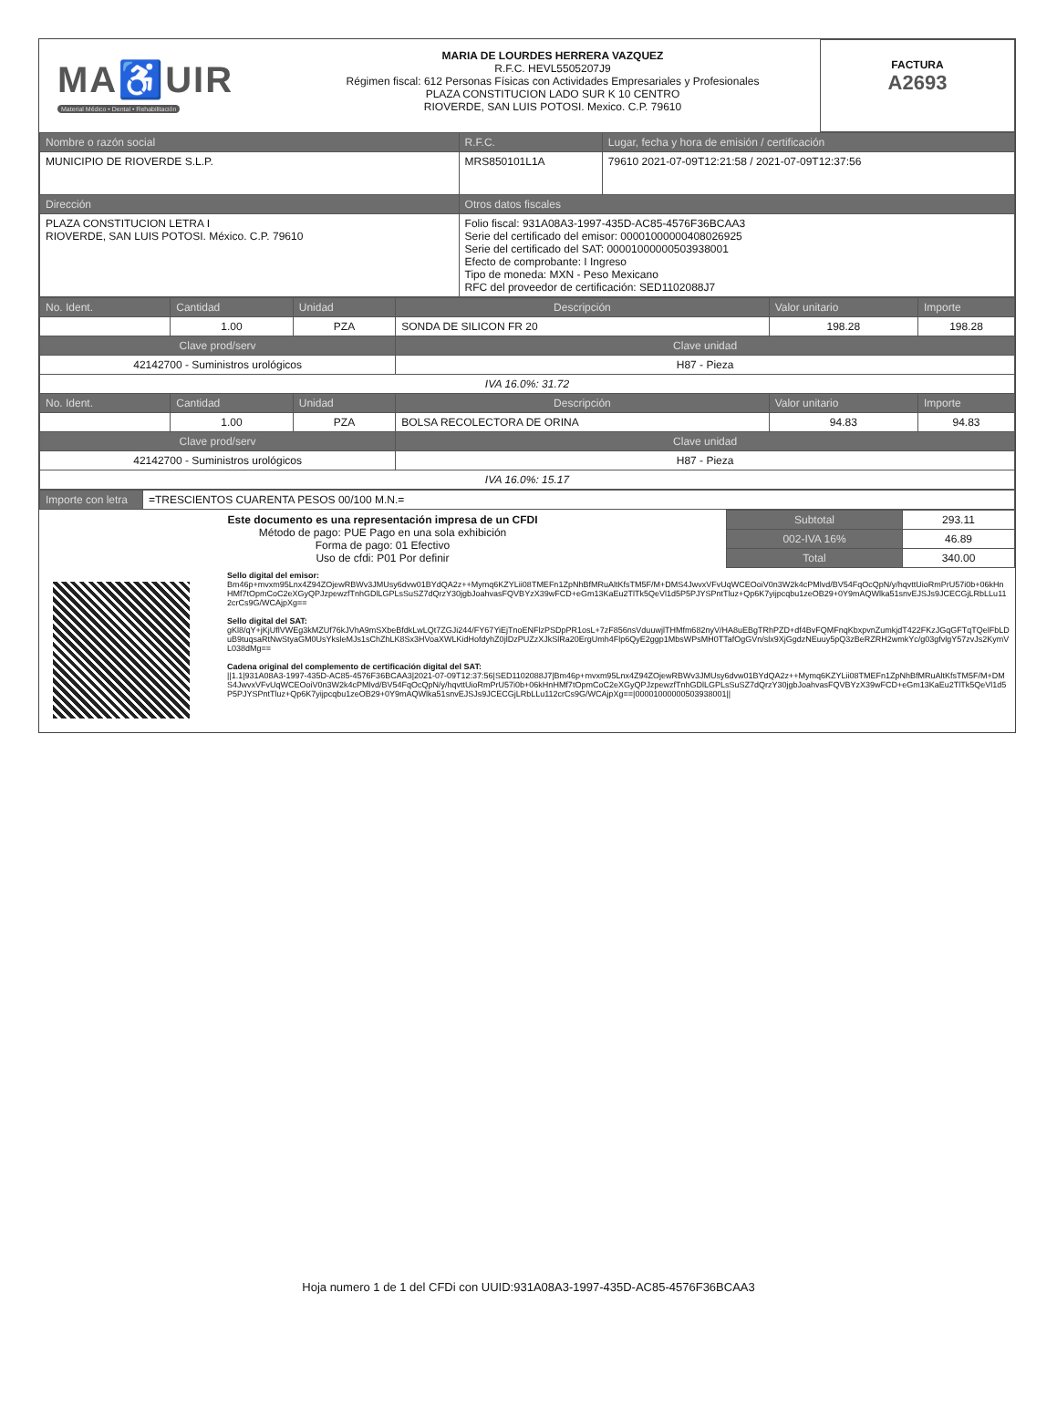| MA♿UIR Material Médico • Dental • Rehabilitación | MARIA DE LOURDES HERRERA VAZQUEZ R.F.C. HEVL5505207J9 Régimen fiscal: 612 Personas Físicas con Actividades Empresariales y Profesionales PLAZA CONSTITUCION LADO SUR K 10 CENTRO RIOVERDE, SAN LUIS POTOSI. Mexico. C.P. 79610 | FACTURA A2693 |
| Nombre o razón social | R.F.C. | Lugar, fecha y hora de emisión / certificación |
| --- | --- | --- |
| MUNICIPIO DE RIOVERDE S.L.P. | MRS850101L1A | 79610 2021-07-09T12:21:58 / 2021-07-09T12:37:56 |
| Dirección | Otros datos fiscales | |
| PLAZA CONSTITUCION LETRA I RIOVERDE, SAN LUIS POTOSI. México. C.P. 79610 | Folio fiscal: 931A08A3-1997-435D-AC85-4576F36BCAA3 Serie del certificado del emisor: 00001000000408026925 Serie del certificado del SAT: 00001000000503938001 Efecto de comprobante: I Ingreso Tipo de moneda: MXN - Peso Mexicano RFC del proveedor de certificación: SED1102088J7 | |
| No. Ident. | Cantidad | Unidad | Descripción | Valor unitario | Importe |
| --- | --- | --- | --- | --- | --- |
| | 1.00 | PZA | SONDA DE SILICON FR 20 | 198.28 | 198.28 |
| Clave prod/serv | | | Clave unidad | | |
| 42142700 - Suministros urológicos | | | H87 - Pieza | | |
| IVA 16.0%: 31.72 | | | | | |
| No. Ident. | Cantidad | Unidad | Descripción | Valor unitario | Importe |
| | 1.00 | PZA | BOLSA RECOLECTORA DE ORINA | 94.83 | 94.83 |
| Clave prod/serv | | | Clave unidad | | |
| 42142700 - Suministros urológicos | | | H87 - Pieza | | |
| IVA 16.0%: 15.17 | | | | | |
| Importe con letra | =TRESCIENTOS CUARENTA PESOS 00/100 M.N.= |
| Este documento es una representación impresa de un CFDI Método de pago: PUE Pago en una sola exhibición Forma de pago: 01 Efectivo Uso de cfdi: P01 Por definir | Subtotal | 293.11 |
| | 002-IVA 16% | 46.89 |
| | Total | 340.00 |
| | Sello digital del emisor: Bm46p+mvxm95Lnx4Z94ZOjewRBWv3JMUsy6dvw01BYdQA2z++Mymq6KZYLii08TMEFn1ZpNhBfMRuAltKfsTM5F/M+DMS4JwvxVFvUqWCEOoiV0n3W2k4cPMlvd/BV54FqOcQpN/y/hqvttUioRmPrU57i0b+06kHnHMf7tOpmCoC2eXGyQPJzpewzfTnhGDlLGPLsSuSZ7dQrzY30jgbJoahvasFQVBYzX39wFCD+eGm13KaEu2TlTk5QeVl1d5P5PJYSPntTluz+Qp6K7yijpcqbu1zeOB29+0Y9mAQWlka51snvEJSJs9JCECGjLRbLLu112crCs9G/WCAjpXg== Sello digital del SAT: gKl8/qY+jKjUflVWEg3kMZUf76kJVhA9mSXbeBfdkLwLQt7ZGJi244/FY67YiEjTnoENFlzPSDpPR1osL+7zF856nsVduuwjlTHMfm682nyV/HA8uEBgTRhPZD+df4BvFQMFnqKbxpvnZumkjdT422FKzJGqGFTqTQelFbLDuB9tuqsaRtNwStyaGM0UsYksleMJs1sChZhLK8Sx3HVoaXWLKidHofdyhZ0jlDzPUZzXJkSlRa20ErgUmh4Flp6QyE2ggp1MbsWPsMH0TTafOgGVn/slx9XjGgdzNEuuy5pQ3zBeRZRH2wmkYc/g03gfvlgY57zvJs2KymVL038dMg== Cadena original del complemento de certificación digital del SAT: //1.1/931A08A3-1997-435D-AC85-4576F36BCAA3/2021-07-09T12:37:56/SED1102088J7/Bm46p+mvxm95Lnx4Z94ZOjewRBWv3JMUsy6dvw01BYdQA2z++Mymq6KZYLii08TMEFn1ZpNhBfMRuAltKfsTM5F/M+DMS4JwvxVFvUqWCEOoiV0n3W2k4cPMlvd/BV54FqOcQpN/y/hqvttUioRmPrU57i0b+06kHnHMf7tOpmCoC2eXGyQPJzpewzfTnhGDlLGPLsSuSZ7dQrzY30jgbJoahvasFQVBYzX39wFCD+eGm13KaEu2TlTk5QeVl1d5P5PJYSPntTluz+Qp6K7yijpcqbu1zeOB29+0Y9mAQWlka51snvEJSJs9JCECGjLRbLLu112crCs9G/WCAjpXg==/00001000000503938001// |
Hoja numero 1 de 1 del CFDi con UUID:931A08A3-1997-435D-AC85-4576F36BCAA3